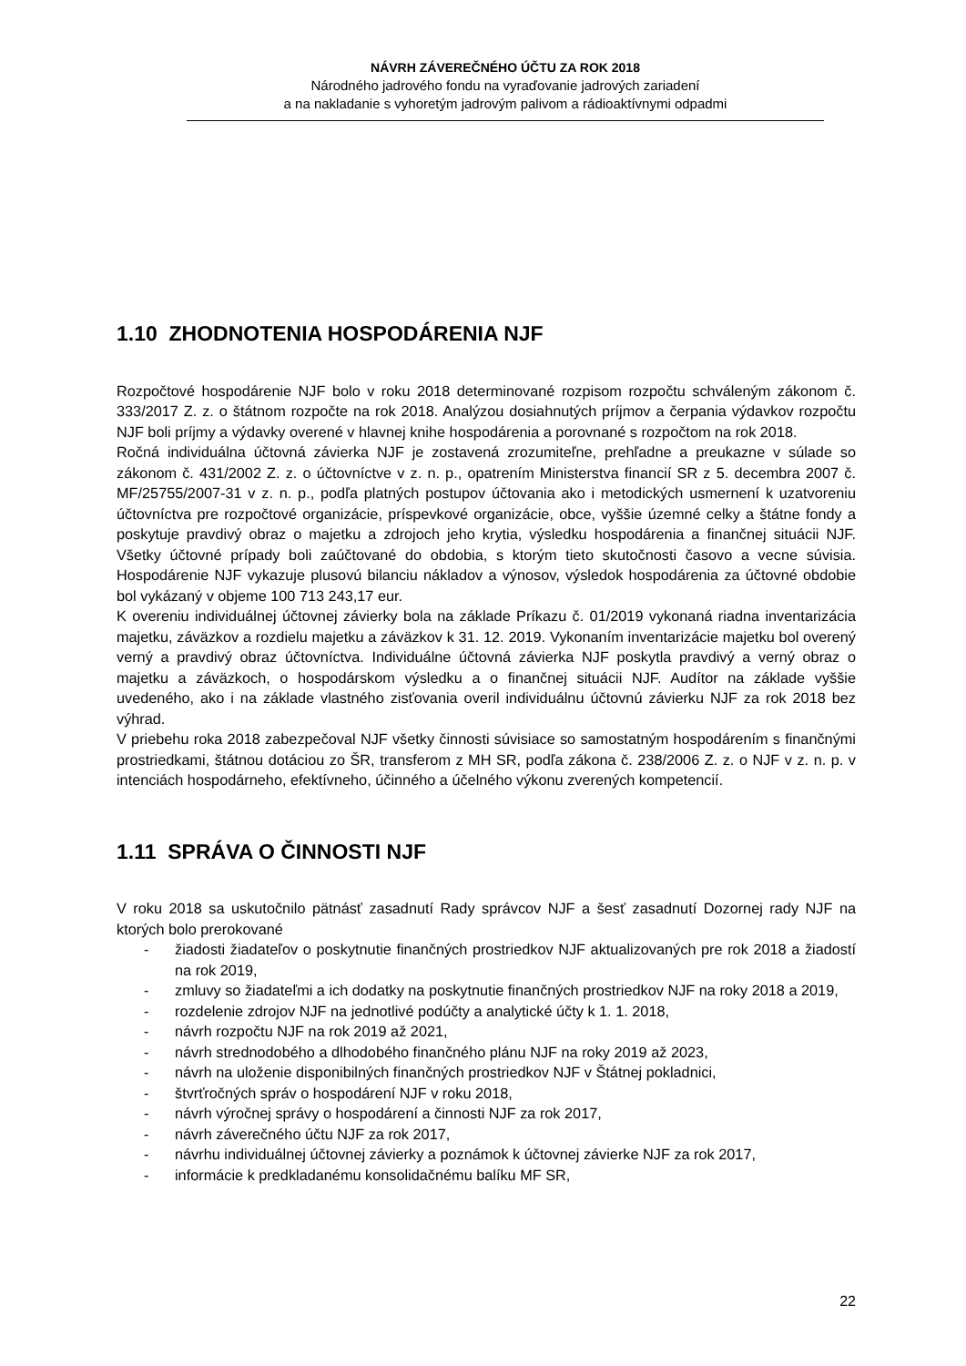NÁVRH ZÁVEREČNÉHO ÚČTU ZA ROK 2018
Národného jadrového fondu na vyraďovanie jadrových zariadení
a na nakladanie s vyhoretým jadrovým palivom a rádioaktívnymi odpadmi
1.10 ZHODNOTENIA HOSPODÁRENIA NJF
Rozpočtové hospodárenie NJF bolo v roku 2018 determinované rozpisom rozpočtu schváleným zákonom č. 333/2017 Z. z. o štátnom rozpočte na rok 2018. Analýzou dosiahnutých príjmov a čerpania výdavkov rozpočtu NJF boli príjmy a výdavky overené v hlavnej knihe hospodárenia a porovnané s rozpočtom na rok 2018.
Ročná individuálna účtovná závierka NJF je zostavená zrozumiteľne, prehľadne a preukazne v súlade so zákonom č. 431/2002 Z. z. o účtovníctve v z. n. p., opatrením Ministerstva financií SR z 5. decembra 2007 č. MF/25755/2007-31 v z. n. p., podľa platných postupov účtovania ako i metodických usmernení k uzatvoreniu účtovníctva pre rozpočtové organizácie, príspevkové organizácie, obce, vyššie územné celky a štátne fondy a poskytuje pravdivý obraz o majetku a zdrojoch jeho krytia, výsledku hospodárenia a finančnej situácii NJF. Všetky účtovné prípady boli zaúčtované do obdobia, s ktorým tieto skutočnosti časovo a vecne súvisia. Hospodárenie NJF vykazuje plusovú bilanciu nákladov a výnosov, výsledok hospodárenia za účtovné obdobie bol vykázaný v objeme 100 713 243,17 eur.
K overeniu individuálnej účtovnej závierky bola na základe Príkazu č. 01/2019 vykonaná riadna inventarizácia majetku, záväzkov a rozdielu majetku a záväzkov k 31. 12. 2019. Vykonaním inventarizácie majetku bol overený verný a pravdivý obraz účtovníctva. Individuálne účtovná závierka NJF poskytla pravdivý a verný obraz o majetku a záväzkoch, o hospodárskom výsledku a o finančnej situácii NJF. Audítor na základe vyššie uvedeného, ako i na základe vlastného zisťovania overil individuálnu účtovnú závierku NJF za rok 2018 bez výhrad.
V priebehu roka 2018 zabezpečoval NJF všetky činnosti súvisiace so samostatným hospodárením s finančnými prostriedkami, štátnou dotáciou zo ŠR, transferom z MH SR, podľa zákona č. 238/2006 Z. z. o NJF v z. n. p. v intenciách hospodárneho, efektívneho, účinného a účelného výkonu zverených kompetencií.
1.11 SPRÁVA O ČINNOSTI NJF
V roku 2018 sa uskutočnilo pätnásť zasadnutí Rady správcov NJF a šesť zasadnutí Dozornej rady NJF na ktorých bolo prerokované
- žiadosti žiadateľov o poskytnutie finančných prostriedkov NJF aktualizovaných pre rok 2018 a žiadostí na rok 2019,
- zmluvy so žiadateľmi a ich dodatky na poskytnutie finančných prostriedkov NJF na roky 2018 a 2019,
- rozdelenie zdrojov NJF na jednotlivé podúčty a analytické účty k 1. 1. 2018,
- návrh rozpočtu NJF na rok 2019 až 2021,
- návrh strednodobého a dlhodobého finančného plánu NJF na roky 2019 až 2023,
- návrh na uloženie disponibilných finančných prostriedkov NJF v Štátnej pokladnici,
- štvrťročných správ o hospodárení NJF v roku 2018,
- návrh výročnej správy o hospodárení a činnosti NJF za rok 2017,
- návrh záverečného účtu NJF za rok 2017,
- návrhu individuálnej účtovnej závierky a poznámok k účtovnej závierke NJF za rok 2017,
- informácie k predkladanému konsolidačnému balíku MF SR,
22